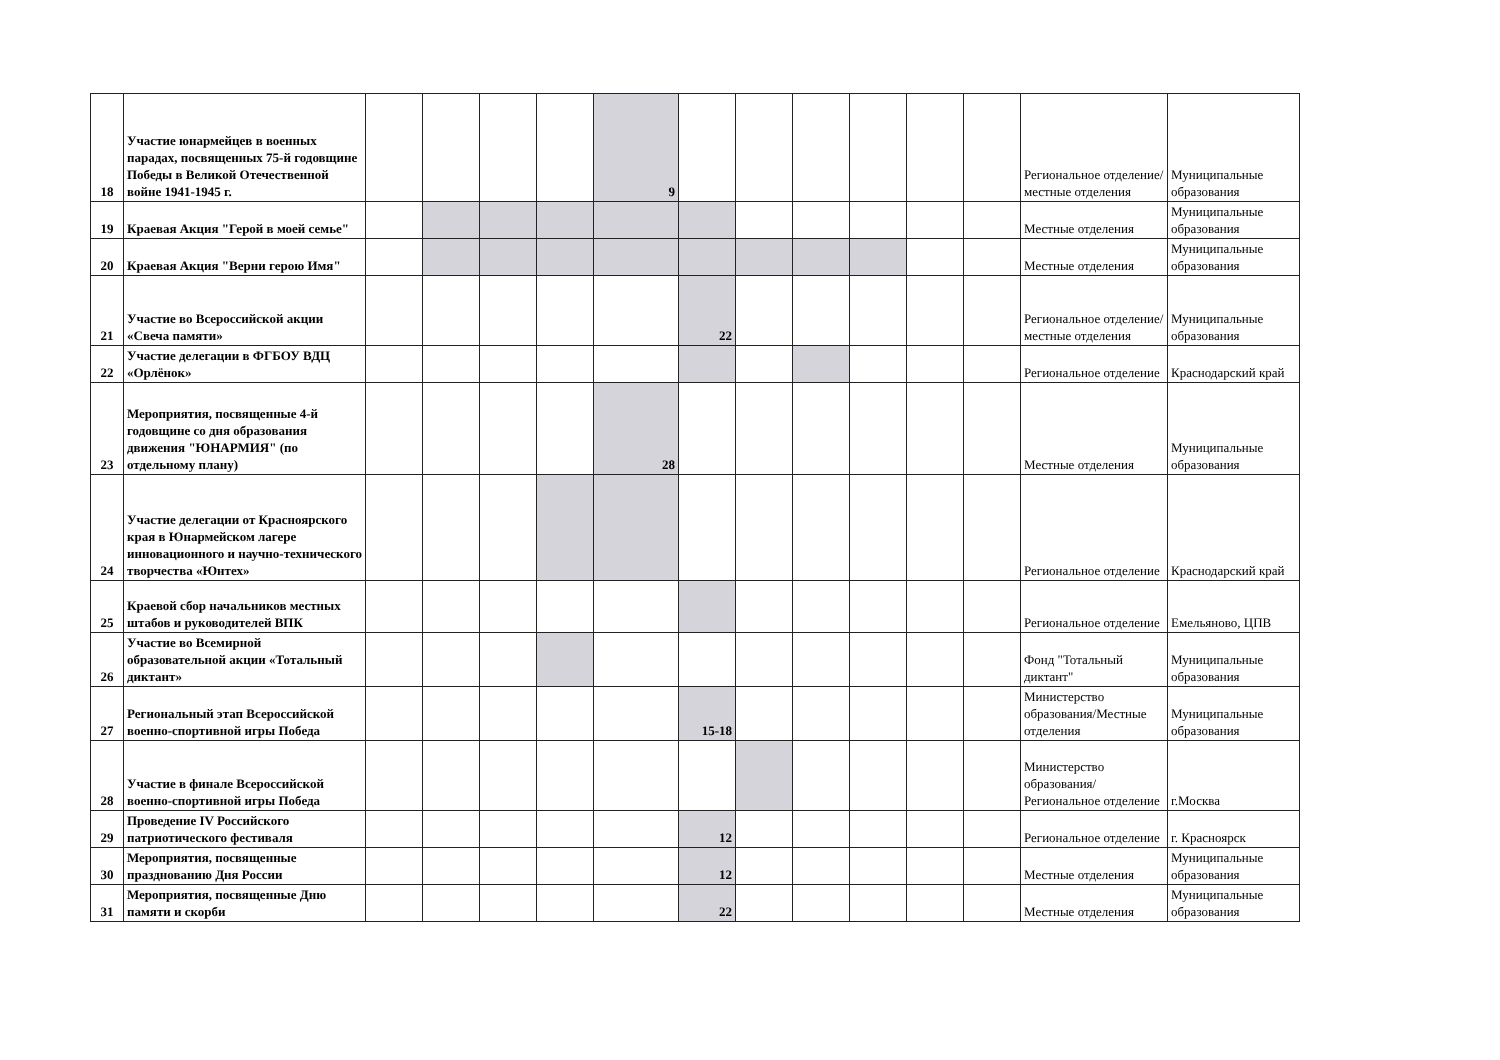| 18 | Участие юнармейцев в военных парадах, посвященных 75-й годовщине Победы в Великой Отечественной войне 1941-1945 г. | | | | | 9 | | | | | | | Региональное отделение/местные отделения | Муниципальные образования |
| 19 | Краевая Акция "Герой в моей семье" | | | | | | | | | | | | Местные отделения | Муниципальные образования |
| 20 | Краевая Акция "Верни герою Имя" | | | | | | | | | | | | Местные отделения | Муниципальные образования |
| 21 | Участие во Всероссийской акции «Свеча памяти» | | | | | | 22 | | | | | | Региональное отделение/местные отделения | Муниципальные образования |
| 22 | Участие делегации в ФГБОУ ВДЦ «Орлёнок» | | | | | | | | | | | | Региональное отделение | Краснодарский край |
| 23 | Мероприятия, посвященные 4-й годовщине со дня образования движения "ЮНАРМИЯ" (по отдельному плану) | | | | | 28 | | | | | | | Местные отделения | Муниципальные образования |
| 24 | Участие делегации от Красноярского края в Юнармейском лагере инновационного и научно-технического творчества «Юнтех» | | | | | | | | | | | | Региональное отделение | Краснодарский край |
| 25 | Краевой сбор начальников местных штабов и руководителей ВПК | | | | | | | | | | | | Региональное отделение | Емельяново, ЦПВ |
| 26 | Участие во Всемирной образовательной акции «Тотальный диктант» | | | | | | | | | | | | Фонд "Тотальный диктант" | Муниципальные образования |
| 27 | Региональный этап Всероссийской военно-спортивной игры Победа | | | | | | 15-18 | | | | | | Министерство образования/Местные отделения | Муниципальные образования |
| 28 | Участие в финале Всероссийской военно-спортивной игры Победа | | | | | | | | | | | | Министерство образования/ Региональное отделение | г.Москва |
| 29 | Проведение IV Российского патриотического фестиваля | | | | | | 12 | | | | | | Региональное отделение | г. Красноярск |
| 30 | Мероприятия, посвященные празднованию Дня России | | | | | | 12 | | | | | | Местные отделения | Муниципальные образования |
| 31 | Мероприятия, посвященные Дню памяти и скорби | | | | | | 22 | | | | | | Местные отделения | Муниципальные образования |